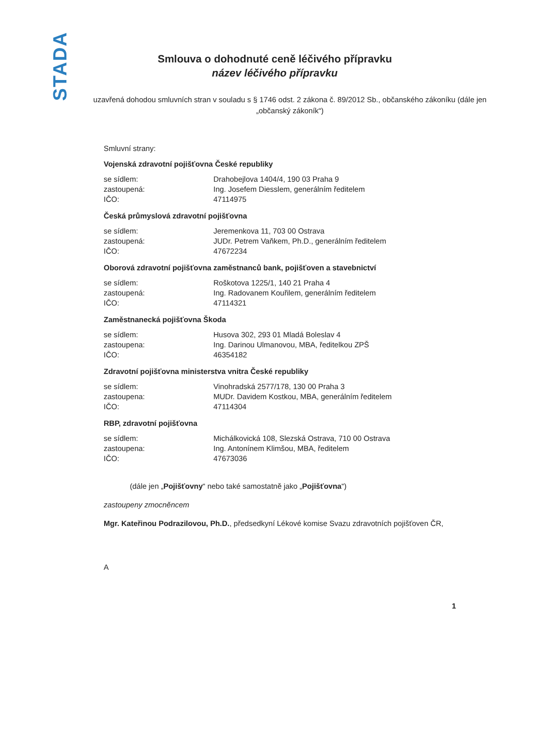STADA
Smlouva o dohodnuté ceně léčivého přípravku
název léčivého přípravku
uzavřená dohodou smluvních stran v souladu s § 1746 odst. 2 zákona č. 89/2012 Sb., občanského zákoníku (dále jen „občanský zákoník“)
Smluvní strany:
Vojenská zdravotní pojišťovna České republiky
se sídlem: Drahobejlova 1404/4, 190 03 Praha 9
zastoupená: Ing. Josefem Diesslem, generálním ředitelem
IČO: 47114975
Česká průmyslová zdravotní pojišťovna
se sídlem: Jeremenkova 11, 703 00 Ostrava
zastoupená: JUDr. Petrem Vaňkem, Ph.D., generálním ředitelem
IČO: 47672234
Oborová zdravotní pojišťovna zaměstnanců bank, pojišťoven a stavebnictví
se sídlem: Roškotova 1225/1, 140 21 Praha 4
zastoupená: Ing. Radovanem Kouřilem, generálním ředitelem
IČO: 47114321
Zaměstnanecká pojišťovna Škoda
se sídlem: Husova 302, 293 01 Mladá Boleslav 4
zastoupena: Ing. Darinou Ulmanovou, MBA, ředitelkou ZPŠ
IČO: 46354182
Zdravotní pojišťovna ministerstva vnitra České republiky
se sídlem: Vinohradská 2577/178, 130 00 Praha 3
zastoupena: MUDr. Davidem Kostkou, MBA, generálním ředitelem
IČO: 47114304
RBP, zdravotní pojišťovna
se sídlem: Michálkovická 108, Slezská Ostrava, 710 00 Ostrava
zastoupena: Ing. Antonínem Klimšou, MBA, ředitelem
IČO: 47673036
(dále jen „Pojišťovny“ nebo také samostatně jako „Pojišťovna“)
zastoupeny zmocněncem
Mgr. Kateřinou Podrazilovou, Ph.D., předsedkyní Lékové komise Svazu zdravotních pojišťoven ČR,
A
1